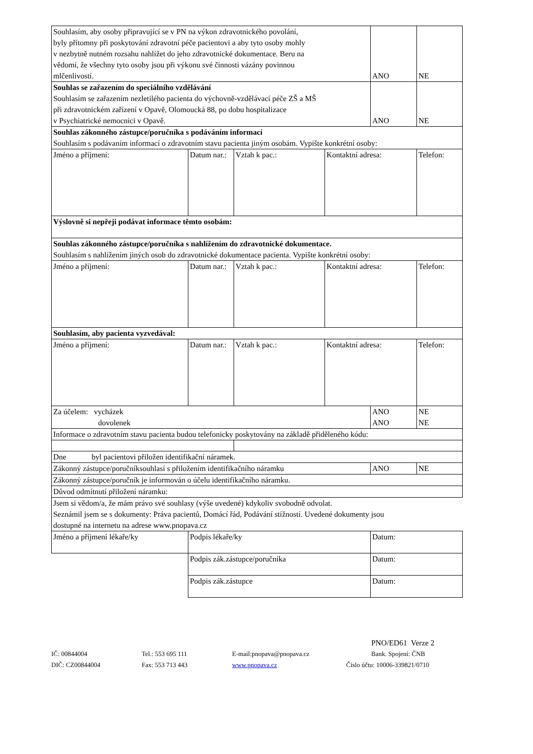| Souhlasím, aby osoby připravující se v PN na výkon zdravotnického povolání, byly přítomny při poskytování zdravotní péče pacientovi a aby tyto osoby mohly v nezbytně nutném rozsahu nahlížet do jeho zdravotnické dokumentace. Beru na vědomí, že všechny tyto osoby jsou při výkonu své činnosti vázány povinnou mlčenlivostí. | | | | ANO | NE |
| Souhlas se zařazením do speciálního vzdělávání Souhlasím se zařazením nezletilého pacienta do výchovně-vzdělávací péče ZŠ a MŠ při zdravotnickém zařízení v Opavě, Olomoucká 88, po dobu hospitalizace v Psychiatrické nemocnici v Opavě. | | | | ANO | NE |
| Souhlas zákonného zástupce/poručníka s podáváním informací Souhlasím s podávaním informací o zdravotním stavu pacienta jiným osobám. Vypište konkrétní osoby: | | | | | |
| Jméno a příjmení: | Datum nar.: | Vztah k pac.: | Kontaktní adresa: | | Telefon: |
| Výslovně si nepřeji podávat informace těmto osobám: | | | | | |
| Souhlas zákonného zástupce/poručníka s nahlížením do zdravotnické dokumentace. Souhlasím s nahlížením jiných osob do zdravotnické dokumentace pacienta. Vypište konkrétní osoby: | | | | | |
| Jméno a příjmení: | Datum nar.: | Vztah k pac.: | Kontaktní adresa: | | Telefon: |
| Souhlasím, aby pacienta vyzvedával: | | | | | |
| Jméno a příjmení: | Datum nar.: | Vztah k pac.: | Kontaktní adresa: | | Telefon: |
| Za účelem: vycházek dovolenek | | | | ANO ANO | NE NE |
| Informace o zdravotním stavu pacienta budou telefonicky poskytovány na základě přiděleného kódu: | | | | | |
| Dne byl pacientovi přiložen identifikační náramek. | | | | | |
| Zákonný zástupce/poručníksouhlasí s přiložením identifikačního náramku | | | | ANO | NE |
| Zákonný zástupce/poručník je informován o účelu identifikačního náramku. | | | | | |
| Důvod odmítnutí přiložení náramku: | | | | | |
| Jsem si vědom/a, že mám právo své souhlasy (výše uvedené) kdykoliv svobodně odvolat. Seznámil jsem se s dokumenty: Práva pacientů, Domácí řád, Podávání stížností. Uvedené dokumenty jsou dostupné na internetu na adrese www.pnopava.cz | | | | | |
| Jméno a příjmení lékaře/ky | Podpis lékaře/ky | | | Datum: | |
| | Podpis zák.zástupce/poručníka | | | Datum: | |
| | Podpis zák.zástupce | | | Datum: | |
PNO/ED61 Verze 2
IČ: 00844004 Tel.: 553 695 111 E-mail:pnopava@pnopava.cz Bank. Spojení: ČNB
DIČ: CZ00844004 Fax: 553 713 443 www.pnopava.cz Číslo účtu: 10006-339821/0710